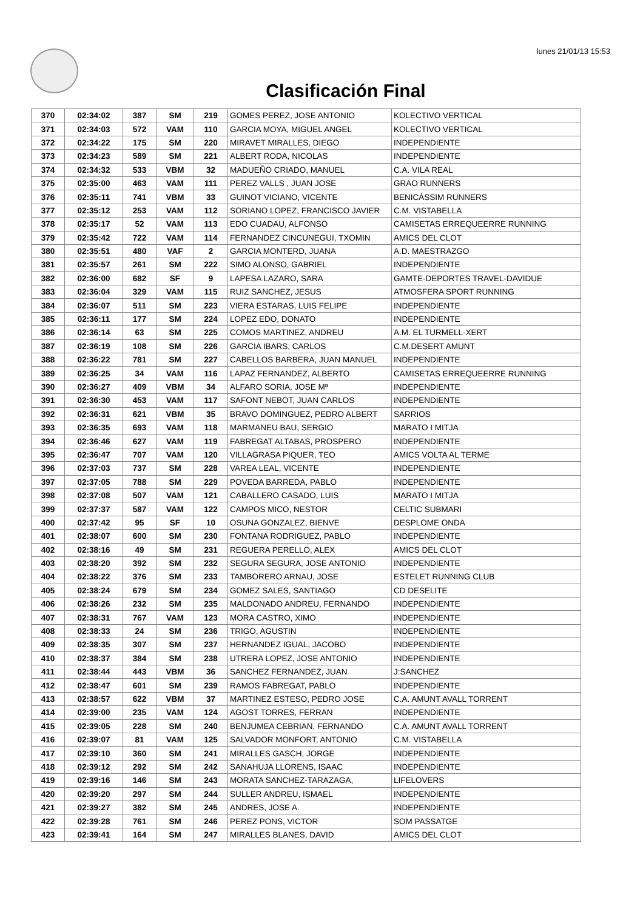lunes 21/01/13 15:53
Clasificación Final
| 370 | 02:34:02 | 387 | SM | 219 | GOMES PEREZ, JOSE ANTONIO | KOLECTIVO VERTICAL |
| 371 | 02:34:03 | 572 | VAM | 110 | GARCIA MOYA, MIGUEL ANGEL | KOLECTIVO VERTICAL |
| 372 | 02:34:22 | 175 | SM | 220 | MIRAVET MIRALLES, DIEGO | INDEPENDIENTE |
| 373 | 02:34:23 | 589 | SM | 221 | ALBERT RODA, NICOLAS | INDEPENDIENTE |
| 374 | 02:34:32 | 533 | VBM | 32 | MADUEÑO CRIADO, MANUEL | C.A. VILA REAL |
| 375 | 02:35:00 | 463 | VAM | 111 | PEREZ VALLS , JUAN JOSE | GRAO RUNNERS |
| 376 | 02:35:11 | 741 | VBM | 33 | GUINOT VICIANO, VICENTE | BENICÀSSIM RUNNERS |
| 377 | 02:35:12 | 253 | VAM | 112 | SORIANO LOPEZ, FRANCISCO JAVIER | C.M. VISTABELLA |
| 378 | 02:35:17 | 52 | VAM | 113 | EDO CUADAU, ALFONSO | CAMISETAS ERREQUEERRE RUNNING |
| 379 | 02:35:42 | 722 | VAM | 114 | FERNANDEZ CINCUNEGUI, TXOMIN | AMICS DEL CLOT |
| 380 | 02:35:51 | 480 | VAF | 2 | GARCIA MONTERD, JUANA | A.D. MAESTRAZGO |
| 381 | 02:35:57 | 261 | SM | 222 | SIMO ALONSO, GABRIEL | INDEPENDIENTE |
| 382 | 02:36:00 | 682 | SF | 9 | LAPESA LAZARO, SARA | GAMTE-DEPORTES TRAVEL-DAVIDUE |
| 383 | 02:36:04 | 329 | VAM | 115 | RUIZ SANCHEZ, JESUS | ATMOSFERA SPORT RUNNING |
| 384 | 02:36:07 | 511 | SM | 223 | VIERA ESTARAS, LUIS FELIPE | INDEPENDIENTE |
| 385 | 02:36:11 | 177 | SM | 224 | LOPEZ EDO, DONATO | INDEPENDIENTE |
| 386 | 02:36:14 | 63 | SM | 225 | COMOS MARTINEZ, ANDREU | A.M. EL TURMELL-XERT |
| 387 | 02:36:19 | 108 | SM | 226 | GARCIA IBARS, CARLOS | C.M.DESERT AMUNT |
| 388 | 02:36:22 | 781 | SM | 227 | CABELLOS BARBERA, JUAN MANUEL | INDEPENDIENTE |
| 389 | 02:36:25 | 34 | VAM | 116 | LAPAZ FERNANDEZ, ALBERTO | CAMISETAS ERREQUEERRE RUNNING |
| 390 | 02:36:27 | 409 | VBM | 34 | ALFARO SORIA, JOSE Mª | INDEPENDIENTE |
| 391 | 02:36:30 | 453 | VAM | 117 | SAFONT NEBOT, JUAN CARLOS | INDEPENDIENTE |
| 392 | 02:36:31 | 621 | VBM | 35 | BRAVO DOMINGUEZ, PEDRO ALBERT | SARRIOS |
| 393 | 02:36:35 | 693 | VAM | 118 | MARMANEU BAU, SERGIO | MARATO I MITJA |
| 394 | 02:36:46 | 627 | VAM | 119 | FABREGAT ALTABAS, PROSPERO | INDEPENDIENTE |
| 395 | 02:36:47 | 707 | VAM | 120 | VILLAGRASA PIQUER, TEO | AMICS VOLTA AL TERME |
| 396 | 02:37:03 | 737 | SM | 228 | VAREA LEAL, VICENTE | INDEPENDIENTE |
| 397 | 02:37:05 | 788 | SM | 229 | POVEDA BARREDA, PABLO | INDEPENDIENTE |
| 398 | 02:37:08 | 507 | VAM | 121 | CABALLERO CASADO, LUIS | MARATO I MITJA |
| 399 | 02:37:37 | 587 | VAM | 122 | CAMPOS MICO, NESTOR | CELTIC SUBMARI |
| 400 | 02:37:42 | 95 | SF | 10 | OSUNA GONZALEZ, BIENVE | DESPLOME ONDA |
| 401 | 02:38:07 | 600 | SM | 230 | FONTANA RODRIGUEZ, PABLO | INDEPENDIENTE |
| 402 | 02:38:16 | 49 | SM | 231 | REGUERA PERELLO, ALEX | AMICS DEL CLOT |
| 403 | 02:38:20 | 392 | SM | 232 | SEGURA SEGURA, JOSE ANTONIO | INDEPENDIENTE |
| 404 | 02:38:22 | 376 | SM | 233 | TAMBORERO ARNAU, JOSE | ESTELET RUNNING CLUB |
| 405 | 02:38:24 | 679 | SM | 234 | GOMEZ SALES, SANTIAGO | CD DESELITE |
| 406 | 02:38:26 | 232 | SM | 235 | MALDONADO ANDREU, FERNANDO | INDEPENDIENTE |
| 407 | 02:38:31 | 767 | VAM | 123 | MORA CASTRO, XIMO | INDEPENDIENTE |
| 408 | 02:38:33 | 24 | SM | 236 | TRIGO, AGUSTIN | INDEPENDIENTE |
| 409 | 02:38:35 | 307 | SM | 237 | HERNANDEZ IGUAL, JACOBO | INDEPENDIENTE |
| 410 | 02:38:37 | 384 | SM | 238 | UTRERA LOPEZ, JOSE ANTONIO | INDEPENDIENTE |
| 411 | 02:38:44 | 443 | VBM | 36 | SANCHEZ FERNANDEZ, JUAN | J:SANCHEZ |
| 412 | 02:38:47 | 601 | SM | 239 | RAMOS FABREGAT, PABLO | INDEPENDIENTE |
| 413 | 02:38:57 | 622 | VBM | 37 | MARTINEZ ESTESO, PEDRO JOSE | C.A. AMUNT AVALL TORRENT |
| 414 | 02:39:00 | 235 | VAM | 124 | AGOST TORRES, FERRAN | INDEPENDIENTE |
| 415 | 02:39:05 | 228 | SM | 240 | BENJUMEA CEBRIAN, FERNANDO | C.A. AMUNT AVALL TORRENT |
| 416 | 02:39:07 | 81 | VAM | 125 | SALVADOR MONFORT, ANTONIO | C.M. VISTABELLA |
| 417 | 02:39:10 | 360 | SM | 241 | MIRALLES GASCH, JORGE | INDEPENDIENTE |
| 418 | 02:39:12 | 292 | SM | 242 | SANAHUJA LLORENS, ISAAC | INDEPENDIENTE |
| 419 | 02:39:16 | 146 | SM | 243 | MORATA SANCHEZ-TARAZAGA, | LIFELOVERS |
| 420 | 02:39:20 | 297 | SM | 244 | SULLER ANDREU, ISMAEL | INDEPENDIENTE |
| 421 | 02:39:27 | 382 | SM | 245 | ANDRES, JOSE A. | INDEPENDIENTE |
| 422 | 02:39:28 | 761 | SM | 246 | PEREZ PONS, VICTOR | SOM PASSATGE |
| 423 | 02:39:41 | 164 | SM | 247 | MIRALLES BLANES, DAVID | AMICS DEL CLOT |